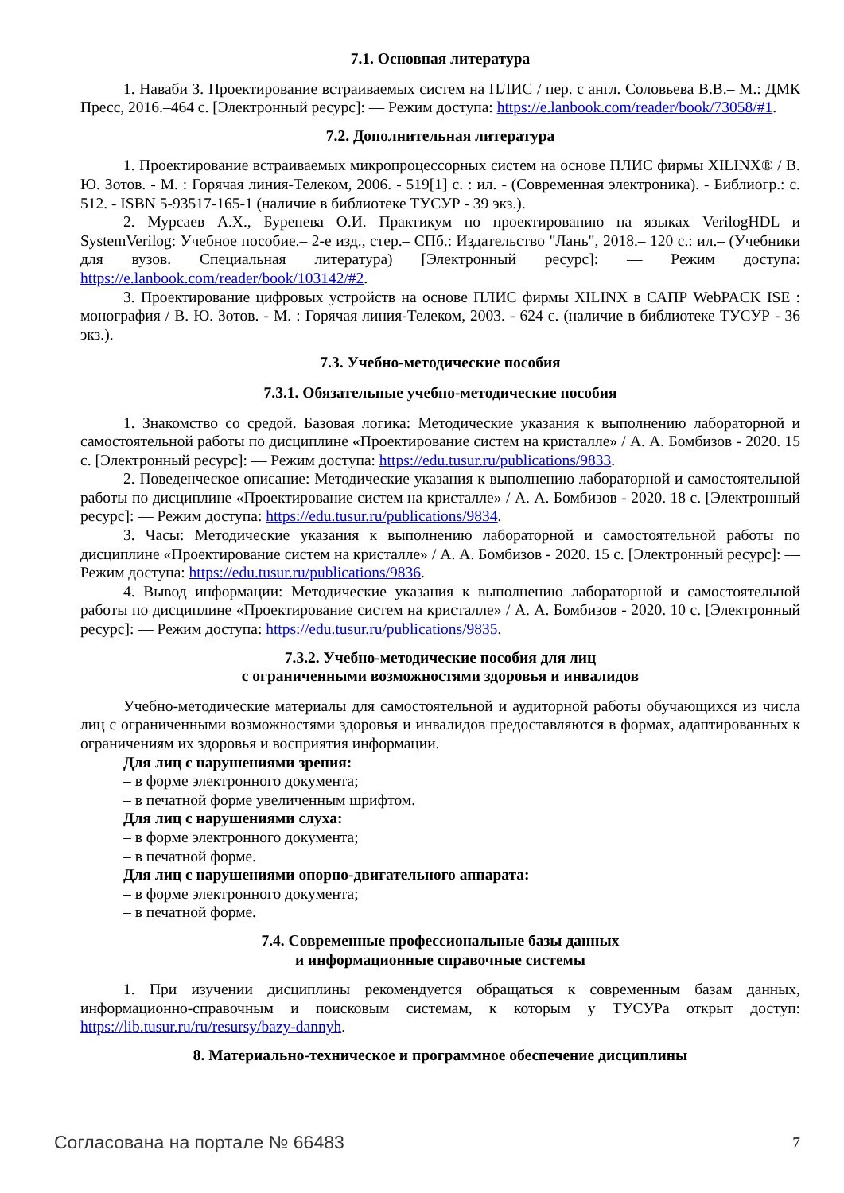7.1. Основная литература
1. Наваби З. Проектирование встраиваемых систем на ПЛИС / пер. с англ. Соловьева В.В.– М.: ДМК Пресс, 2016.–464 с. [Электронный ресурс]: — Режим доступа: https://e.lanbook.com/reader/book/73058/#1.
7.2. Дополнительная литература
1. Проектирование встраиваемых микропроцессорных систем на основе ПЛИС фирмы XILINX® / В. Ю. Зотов. - М. : Горячая линия-Телеком, 2006. - 519[1] с. : ил. - (Современная электроника). - Библиогр.: с. 512. - ISBN 5-93517-165-1 (наличие в библиотеке ТУСУР - 39 экз.).
2. Мурсаев А.Х., Буренева О.И. Практикум по проектированию на языках VerilogHDL и SystemVerilog: Учебное пособие.– 2-е изд., стер.– СПб.: Издательство "Лань", 2018.– 120 с.: ил.– (Учебники для вузов. Специальная литература) [Электронный ресурс]: — Режим доступа: https://e.lanbook.com/reader/book/103142/#2.
3. Проектирование цифровых устройств на основе ПЛИС фирмы XILINX в САПР WebPACK ISE : монография / В. Ю. Зотов. - М. : Горячая линия-Телеком, 2003. - 624 с. (наличие в библиотеке ТУСУР - 36 экз.).
7.3. Учебно-методические пособия
7.3.1. Обязательные учебно-методические пособия
1. Знакомство со средой. Базовая логика: Методические указания к выполнению лабораторной и самостоятельной работы по дисциплине «Проектирование систем на кристалле» / А. А. Бомбизов - 2020. 15 с. [Электронный ресурс]: — Режим доступа: https://edu.tusur.ru/publications/9833.
2. Поведенческое описание: Методические указания к выполнению лабораторной и самостоятельной работы по дисциплине «Проектирование систем на кристалле» / А. А. Бомбизов - 2020. 18 с. [Электронный ресурс]: — Режим доступа: https://edu.tusur.ru/publications/9834.
3. Часы: Методические указания к выполнению лабораторной и самостоятельной работы по дисциплине «Проектирование систем на кристалле» / А. А. Бомбизов - 2020. 15 с. [Электронный ресурс]: — Режим доступа: https://edu.tusur.ru/publications/9836.
4. Вывод информации: Методические указания к выполнению лабораторной и самостоятельной работы по дисциплине «Проектирование систем на кристалле» / А. А. Бомбизов - 2020. 10 с. [Электронный ресурс]: — Режим доступа: https://edu.tusur.ru/publications/9835.
7.3.2. Учебно-методические пособия для лиц
с ограниченными возможностями здоровья и инвалидов
Учебно-методические материалы для самостоятельной и аудиторной работы обучающихся из числа лиц с ограниченными возможностями здоровья и инвалидов предоставляются в формах, адаптированных к ограничениям их здоровья и восприятия информации.
Для лиц с нарушениями зрения:
– в форме электронного документа;
– в печатной форме увеличенным шрифтом.
Для лиц с нарушениями слуха:
– в форме электронного документа;
– в печатной форме.
Для лиц с нарушениями опорно-двигательного аппарата:
– в форме электронного документа;
– в печатной форме.
7.4. Современные профессиональные базы данных
и информационные справочные системы
1. При изучении дисциплины рекомендуется обращаться к современным базам данных, информационно-справочным и поисковым системам, к которым у ТУСУРа открыт доступ: https://lib.tusur.ru/ru/resursy/bazy-dannyh.
8. Материально-техническое и программное обеспечение дисциплины
Согласована на портале № 66483 7